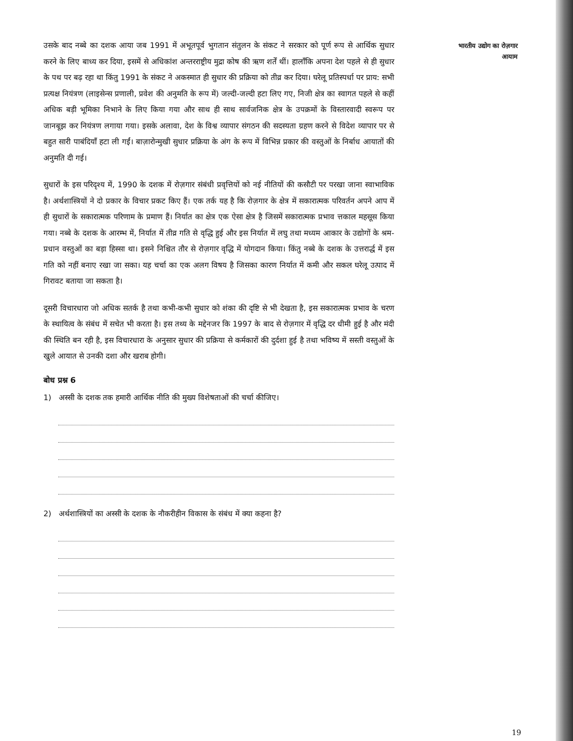उसके बाद नब्बे का दशक आया जब 1991 में अभूतपूर्व भुगतान संतुलन के संकट ने सरकार को पूर्ण रूप से आर्थिक सुधार करने के लिए बाध्य कर दिया, इसमें से अधिकांश अन्तरराष्ट्रीय मुद्रा कोष की ऋण शर्तें थीं। हालाँकि अपना देश पहले से ही सुधार के पथ पर बढ़ रहा था किंतु 1991 के संकट ने अकस्मात ही सुधार की प्रक्रिया को तीव्र कर दिया। घरेलू प्रतिस्पर्धा पर प्राय: सभी प्रत्यक्ष नियंत्रण (लाइसेन्स प्रणाली, प्रवेश की अनुमति के रूप में) जल्दी-जल्दी हटा लिए गए, निजी क्षेत्र का स्वागत पहले से कहीं अधिक बड़ी भूमिका निभाने के लिए किया गया और साथ ही साथ सार्वजनिक क्षेत्र के उपक्रमों के विस्तारवादी स्वरूप पर जानबूझ कर नियंत्रण लगाया गया। इसके अलावा, देश के विश्व व्यापार संगठन की सदस्यता ग्रहण करने से विदेश व्यापार पर से बहुत सारी पाबंदियाँ हटा ली गईं। बाज़ारोन्मुखी सुधार प्रक्रिया के अंग के रूप में विभिन्न प्रकार की वस्तुओं के निर्बाध आयातों की अनुमति दी गई।
सुधारों के इस परिदृश्य में, 1990 के दशक में रोज़गार संबंधी प्रवृत्तियों को नई नीतियों की कसौटी पर परखा जाना स्वाभाविक है। अर्थशास्त्रियों ने दो प्रकार के विचार प्रकट किए हैं। एक तर्क यह है कि रोज़गार के क्षेत्र में सकारात्मक परिवर्तन अपने आप में ही सुधारों के सकारात्मक परिणाम के प्रमाण हैं। निर्यात का क्षेत्र एक ऐसा क्षेत्र है जिसमें सकारात्मक प्रभाव त्तकाल महसूस किया गया। नब्बे के दशक के आरम्भ में, निर्यात में तीव्र गति से वृद्धि हुई और इस निर्यात में लघु तथा मध्यम आकार के उद्योगों के श्रम-प्रधान वस्तुओं का बड़ा हिस्सा था। इसने निश्चित तौर से रोज़गार वृद्धि में योगदान किया। किंतु नब्बे के दशक के उत्तरार्द्ध में इस गति को नहीं बनाए रखा जा सका। यह चर्चा का एक अलग विषय है जिसका कारण निर्यात में कमी और सकल घरेलू उत्पाद में गिरावट बताया जा सकता है।
दूसरी विचारधारा जो अधिक सतर्क है तथा कभी-कभी सुधार को शंका की दृष्टि से भी देखता है, इस सकारात्मक प्रभाव के चरण के स्थायित्व के संबंध में सचेत भी करता है। इस तथ्य के मद्देनजर कि 1997 के बाद से रोज़गार में वृद्धि दर धीमी हुई है और मंदी की स्थिति बन रही है, इस विचारधारा के अनुसार सुधार की प्रक्रिया से कर्मकारों की दुर्दशा हुई है तथा भविष्य में सस्ती वस्तुओं के खुले आयात से उनकी दशा और खराब होगी।
बोध प्रश्न 6
1) अस्सी के दशक तक हमारी आर्थिक नीति की मुख्य विशेषताओं की चर्चा कीजिए।
2) अर्थशास्त्रियों का अस्सी के दशक के नौकरीहीन विकास के संबंध में क्या कहना है?
भारतीय उद्योग का रोज़गार
आयाम
19